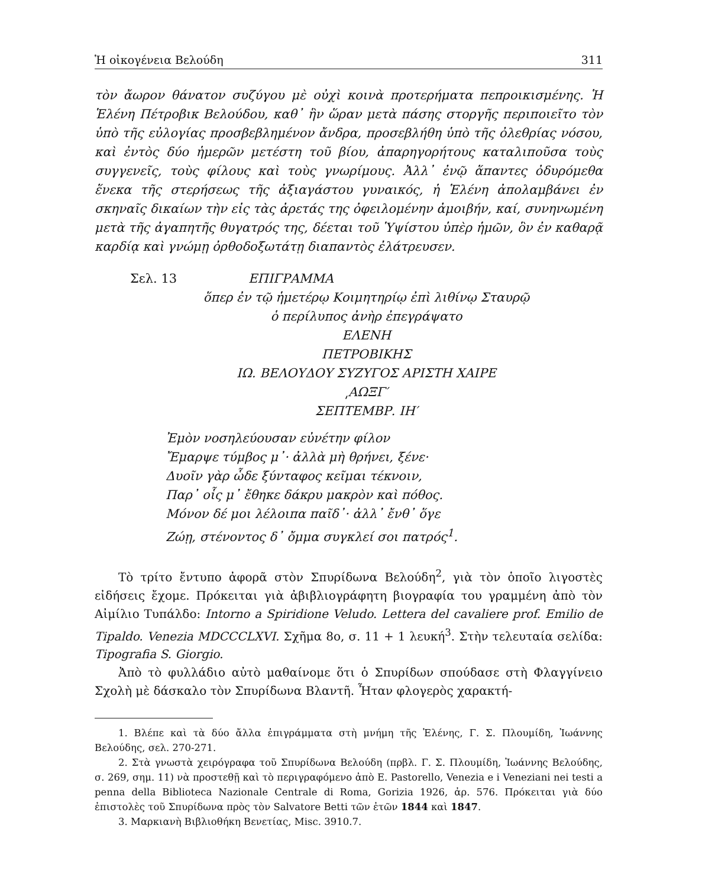Ἡ οἰκογένεια Βελούδη 311
τὸν ἄωρον θάνατον συζύγου μὲ οὐχὶ κοινὰ προτερήματα πεπροικισμένης. Ἡ Ἑλένη Πέτροβικ Βελούδου, καθ᾽ ἣν ὥραν μετὰ πάσης στοργῆς περιποιεῖτο τὸν ὑπὸ τῆς εὐλογίας προσβεβλημένον ἄνδρα, προσεβλήθη ὑπὸ τῆς ὀλεθρίας νόσου, καὶ ἐντὸς δύο ἡμερῶν μετέστη τοῦ βίου, ἀπαρηγορήτους καταλιποῦσα τοὺς συγγενεῖς, τοὺς φίλους καὶ τοὺς γνωρίμους. Ἀλλ᾽ ἐνῷ ἅπαντες ὀδυρόμεθα ἕνεκα τῆς στερήσεως τῆς ἀξιαγάστου γυναικός, ἡ Ἑλένη ἀπολαμβάνει ἐν σκηναῖς δικαίων τὴν εἰς τὰς ἀρετάς της ὀφειλομένην ἀμοιβήν, καί, συνηνωμένη μετὰ τῆς ἀγαπητῆς θυγατρός της, δέεται τοῦ Ὑψίστου ὑπὲρ ἡμῶν, ὃν ἐν καθαρᾷ καρδίᾳ καὶ γνώμῃ ὀρθοδοξωτάτῃ διαπαντὸς ἐλάτρευσεν.
Σελ. 13 ΕΠΙΓΡΑΜΜΑ
ὅπερ ἐν τῷ ἡμετέρῳ Κοιμητηρίῳ ἐπὶ λιθίνῳ Σταυρῷ
ὁ περίλυπος ἀνὴρ ἐπεγράψατο
ΕΛΕΝΗ
ΠΕΤΡΟΒΙΚΗΣ
ΙΩ. ΒΕΛΟΥΔΟΥ ΣΥΖΥΓΟΣ ΑΡΙΣΤΗ ΧΑΙΡΕ
͵ΑΩΞΓ′
ΣΕΠΤΕΜΒΡ. ΙΗ′
Ἐμὸν νοσηλεύουσαν εὐνέτην φίλον
Ἔμαρψε τύμβος μ᾽· ἀλλὰ μὴ θρήνει, ξένε·
Δυοῖν γὰρ ὧδε ξύνταφος κεῖμαι τέκνοιν,
Παρ᾽ οἷς μ᾽ ἔθηκε δάκρυ μακρὸν καὶ πόθος.
Μόνον δέ μοι λέλοιπα παῖδ᾽· ἀλλ᾽ ἔνθ᾽ ὅγε
Ζώῃ, στένοντος δ᾽ ὄμμα συγκλεί σοι πατρός<sup>1</sup>.
Τὸ τρίτο ἔντυπο ἀφορᾶ στὸν Σπυρίδωνα Βελούδη<sup>2</sup>, γιὰ τὸν ὁποῖο λιγοστὲς εἰδήσεις ἔχομε. Πρόκειται γιὰ ἀβιβλιογράφητη βιογραφία του γραμμένη ἀπὸ τὸν Αἰμίλιο Τυπάλδο: Intorno a Spiridione Veludo. Lettera del cavaliere prof. Emilio de Tipaldo. Venezia MDCCCLXVI. Σχῆμα 8ο, σ. 11 + 1 λευκή<sup>3</sup>. Στὴν τελευταία σελίδα: Tipografia S. Giorgio.
Ἀπὸ τὸ φυλλάδιο αὐτὸ μαθαίνομε ὅτι ὁ Σπυρίδων σπούδασε στὴ Φλαγγίνειο Σχολὴ μὲ δάσκαλο τὸν Σπυρίδωνα Βλαντῆ. Ἦταν φλογερὸς χαρακτή-
1. Βλέπε καὶ τὰ δύο ἄλλα ἐπιγράμματα στὴ μνήμη τῆς Ἑλένης, Γ. Σ. Πλουμίδη, Ἰωάννης Βελούδης, σελ. 270-271.
2. Στὰ γνωστὰ χειρόγραφα τοῦ Σπυρίδωνα Βελούδη (πρβλ. Γ. Σ. Πλουμίδη, Ἰωάννης Βελούδης, σ. 269, σημ. 11) νὰ προστεθῇ καὶ τὸ περιγραφόμενο ἀπὸ E. Pastorello, Venezia e i Veneziani nei testi a penna della Biblioteca Nazionale Centrale di Roma, Gorizia 1926, ἀρ. 576. Πρόκειται γιὰ δύο ἐπιστολὲς τοῦ Σπυρίδωνα πρὸς τὸν Salvatore Betti τῶν ἐτῶν 1844 καὶ 1847.
3. Μαρκιανὴ Βιβλιοθήκη Βενετίας, Misc. 3910.7.